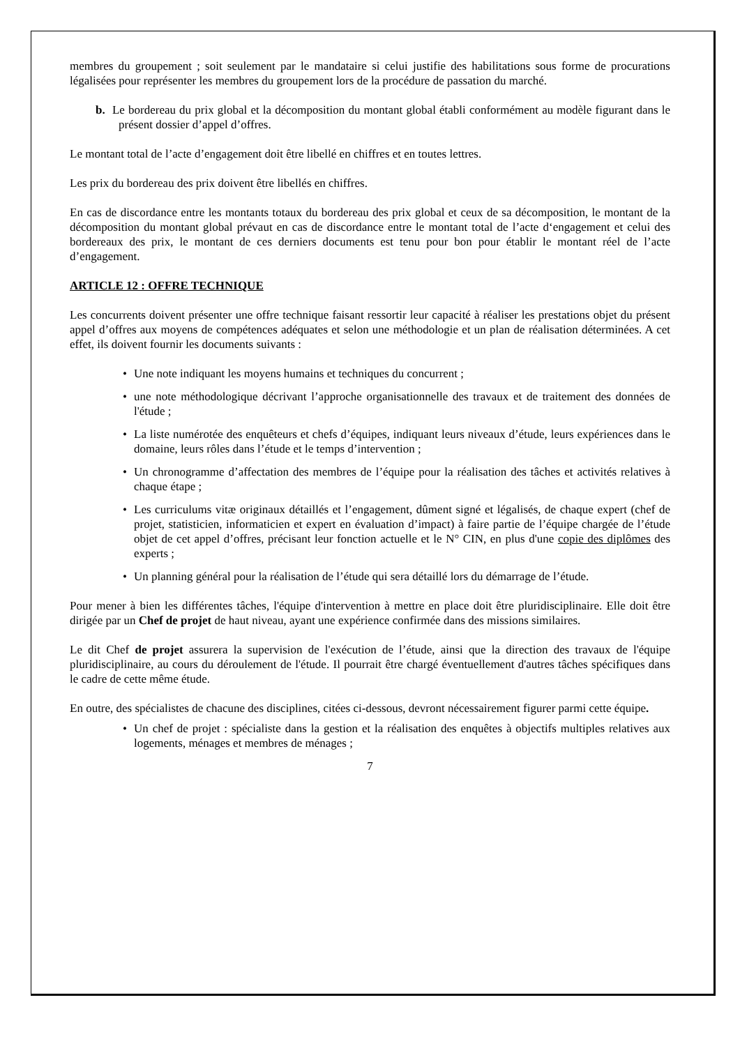membres du groupement ; soit seulement par le mandataire si celui justifie des habilitations sous forme de procurations légalisées pour représenter les membres du groupement lors de la procédure de passation du marché.
b. Le bordereau du prix global et la décomposition du montant global établi conformément au modèle figurant dans le présent dossier d’appel d’offres.
Le montant total de l’acte d’engagement doit être libellé en chiffres et en toutes lettres.
Les prix du bordereau des prix doivent être libellés en chiffres.
En cas de discordance entre les montants totaux du bordereau des prix global et ceux de sa décomposition, le montant de la décomposition du montant global prévaut en cas de discordance entre le montant total de l’acte d‘engagement et celui des bordereaux des prix, le montant de ces derniers documents est tenu pour bon pour établir le montant réel de l’acte d’engagement.
ARTICLE 12 : OFFRE TECHNIQUE
Les concurrents doivent présenter une offre technique faisant ressortir leur capacité à réaliser les prestations objet du présent appel d’offres aux moyens de compétences adéquates et selon une méthodologie et un plan de réalisation déterminées. A cet effet, ils doivent fournir les documents suivants :
• Une note indiquant les moyens humains et techniques du concurrent ;
• une note méthodologique décrivant l’approche organisationnelle des travaux et de traitement des données de l'étude ;
• La liste numérotée des enquêteurs et chefs d’équipes, indiquant leurs niveaux d’étude, leurs expériences dans le domaine, leurs rôles dans l’étude et le temps d’intervention ;
• Un chronogramme d’affectation des membres de l’équipe pour la réalisation des tâches et activités relatives à chaque étape ;
• Les curriculums vitæ originaux détaillés et l’engagement, dûment signé et légalisés, de chaque expert (chef de projet, statisticien, informaticien et expert en évaluation d’impact) à faire partie de l’équipe chargée de l’étude objet de cet appel d’offres, précisant leur fonction actuelle et le N° CIN, en plus d'une copie des diplômes des experts ;
• Un planning général pour la réalisation de l’étude qui sera détaillé lors du démarrage de l’étude.
Pour mener à bien les différentes tâches, l'équipe d'intervention à mettre en place doit être pluridisciplinaire. Elle doit être dirigée par un Chef de projet de haut niveau, ayant une expérience confirmée dans des missions similaires.
Le dit Chef de projet assurera la supervision de l'exécution de l’étude, ainsi que la direction des travaux de l'équipe pluridisciplinaire, au cours du déroulement de l'étude. Il pourrait être chargé éventuellement d'autres tâches spécifiques dans le cadre de cette même étude.
En outre, des spécialistes de chacune des disciplines, citées ci-dessous, devront nécessairement figurer parmi cette équipe.
• Un chef de projet : spécialiste dans la gestion et la réalisation des enquêtes à objectifs multiples relatives aux logements, ménages et membres de ménages ;
7